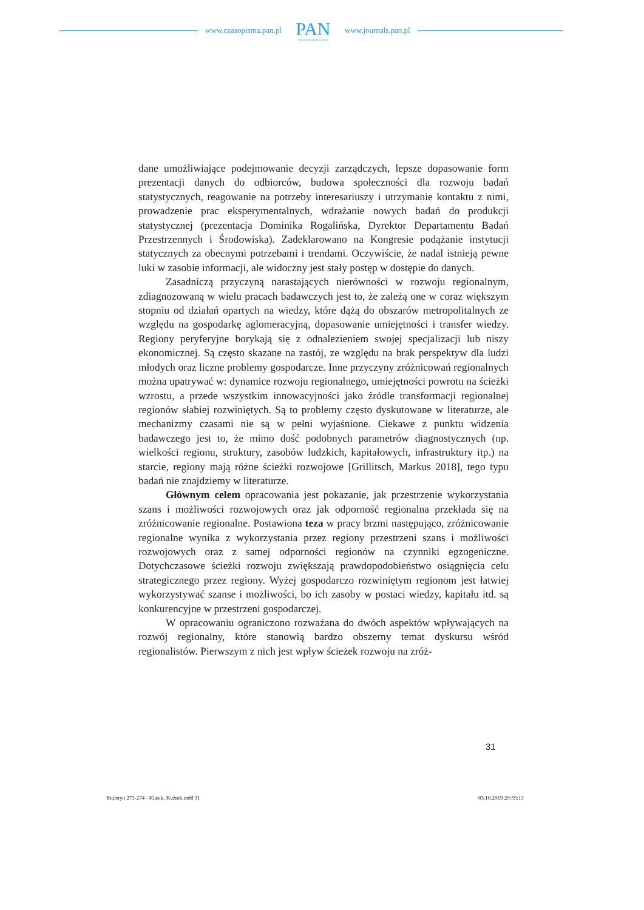www.czasopisma.pan.pl
PAN
POLSKA AKADEMIA NAUK
www.journals.pan.pl
dane umożliwiające podejmowanie decyzji zarządczych, lepsze dopasowa­nie form prezentacji danych do odbiorców, budowa społeczności dla rozwoju badań statystycznych, reagowanie na potrzeby interesariuszy i utrzymanie kontaktu z nimi, prowadzenie prac eksperymentalnych, wdrażanie nowych badań do produkcji statystycznej (prezentacja Dominika Rogalińska, Dyrek­tor Departamentu Badań Przestrzennych i Środowiska). Zadeklarowano na Kongresie podążanie instytucji statycznych za obecnymi potrzebami i tren­dami. Oczywiście, że nadal istnieją pewne luki w zasobie informacji, ale widoczny jest stały postęp w dostępie do danych.
Zasadniczą przyczyną narastających nierówności w rozwoju regio­nalnym, zdiagnozowaną w wielu pracach badawczych jest to, że zależą one w coraz większym stopniu od działań opartych na wiedzy, które dążą do ob­szarów metropolitalnych ze względu na gospodarkę aglomeracyjną, dopaso­wanie umiejętności i transfer wiedzy. Regiony peryferyjne borykają się z od­nalezieniem swojej specjalizacji lub niszy ekonomicznej. Są często skazane na zastój, ze względu na brak perspektyw dla ludzi młodych oraz liczne pro­blemy gospodarcze. Inne przyczyny zróżnicowań regionalnych można upa­trywać w: dynamice rozwoju regionalnego, umiejętności powrotu na ścieżki wzrostu, a przede wszystkim innowacyjności jako źródle transformacji re­gionalnej regionów słabiej rozwiniętych. Są to problemy często dyskutowane w literaturze, ale mechanizmy czasami nie są w pełni wyjaśnione. Ciekawe z punktu widzenia badawczego jest to, że mimo dość podobnych parametrów diagnostycznych (np. wielkości regionu, struktury, zasobów ludzkich, kapita­łowych, infrastruktury itp.) na starcie, regiony mają różne ścieżki rozwojowe [Grillitsch, Markus 2018], tego typu badań nie znajdziemy w literaturze.
Głównym celem opracowania jest pokazanie, jak przestrzenie wyko­rzystania szans i możliwości rozwojowych oraz jak odporność regionalna przekłada się na zróżnicowanie regionalne. Postawiona teza w pracy brzmi następująco, zróżnicowanie regionalne wynika z wykorzystania przez re­giony przestrzeni szans i możliwości rozwojowych oraz z samej odporności regionów na czynniki egzogeniczne. Dotychczasowe ścieżki rozwoju zwięk­szają prawdopodobieństwo osiągnięcia celu strategicznego przez regiony. Wyżej gospodarczo rozwiniętym regionom jest łatwiej wykorzystywać szan­se i możliwości, bo ich zasoby w postaci wiedzy, kapitału itd. są konkurencyj­ne w przestrzeni gospodarczej.
W opracowaniu ograniczono rozważana do dwóch aspektów wpływa­jących na rozwój regionalny, które stanowią bardzo obszerny temat dyskursu wśród regionalistów. Pierwszym z nich jest wpływ ścieżek rozwoju na zróż-
31
Biuletyn 273-274 - Klasik, Kuźnik.indd 31
03.10.2019 20:55:13